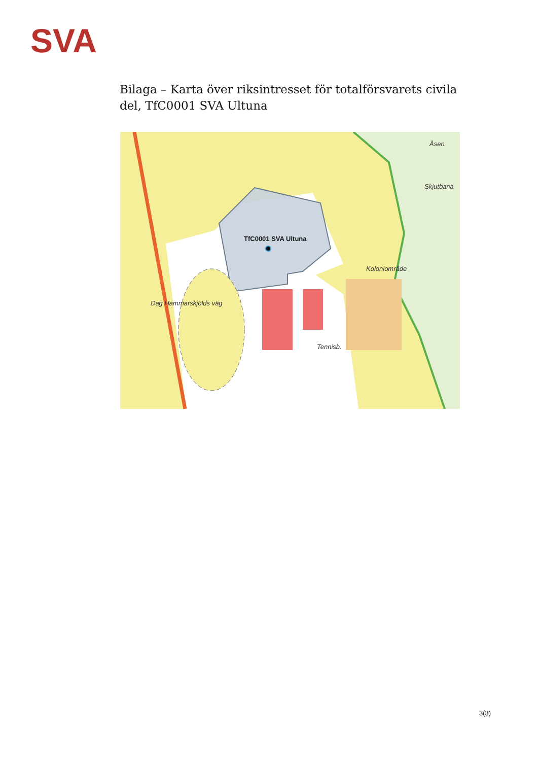SVA
Bilaga – Karta över riksintresset för totalförsvarets civila del, TfC0001 SVA Ultuna
TfC0001 SVA Ultuna
Åsen
Skjutbana
Koloniområde
Tennisb.
Dag Hammarskjölds väg
3(3)